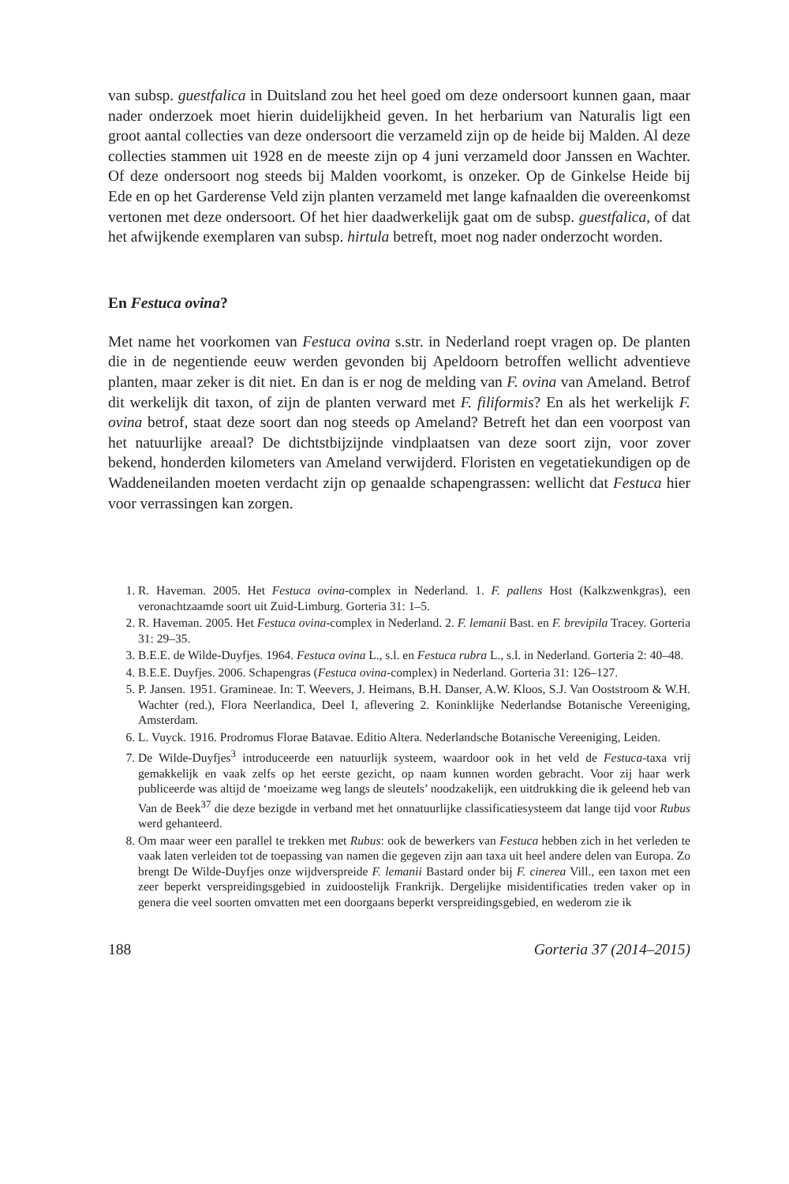van subsp. guestfalica in Duitsland zou het heel goed om deze ondersoort kunnen gaan, maar nader onderzoek moet hierin duidelijkheid geven. In het herbarium van Naturalis ligt een groot aantal collecties van deze ondersoort die verzameld zijn op de heide bij Malden. Al deze collecties stammen uit 1928 en de meeste zijn op 4 juni verzameld door Janssen en Wachter. Of deze ondersoort nog steeds bij Malden voorkomt, is onzeker. Op de Ginkelse Heide bij Ede en op het Garderense Veld zijn planten verzameld met lange kafnaalden die overeenkomst vertonen met deze ondersoort. Of het hier daadwerkelijk gaat om de subsp. guestfalica, of dat het afwijkende exemplaren van subsp. hirtula betreft, moet nog nader onderzocht worden.
En Festuca ovina?
Met name het voorkomen van Festuca ovina s.str. in Nederland roept vragen op. De planten die in de negentiende eeuw werden gevonden bij Apeldoorn betroffen wellicht adventieve planten, maar zeker is dit niet. En dan is er nog de melding van F. ovina van Ameland. Betrof dit werkelijk dit taxon, of zijn de planten verward met F. filiformis? En als het werkelijk F. ovina betrof, staat deze soort dan nog steeds op Ameland? Betreft het dan een voorpost van het natuurlijke areaal? De dichtstbijzijnde vindplaatsen van deze soort zijn, voor zover bekend, honderden kilometers van Ameland verwijderd. Floristen en vegetatiekundigen op de Waddeneilanden moeten verdacht zijn op genaalde schapengrassen: wellicht dat Festuca hier voor verrassingen kan zorgen.
1. R. Haveman. 2005. Het Festuca ovina-complex in Nederland. 1. F. pallens Host (Kalkzwenkgras), een veronachtzaamde soort uit Zuid-Limburg. Gorteria 31: 1–5.
2. R. Haveman. 2005. Het Festuca ovina-complex in Nederland. 2. F. lemanii Bast. en F. brevipila Tracey. Gorteria 31: 29–35.
3. B.E.E. de Wilde-Duyfjes. 1964. Festuca ovina L., s.l. en Festuca rubra L., s.l. in Nederland. Gorteria 2: 40–48.
4. B.E.E. Duyfjes. 2006. Schapengras (Festuca ovina-complex) in Nederland. Gorteria 31: 126–127.
5. P. Jansen. 1951. Gramineae. In: T. Weevers, J. Heimans, B.H. Danser, A.W. Kloos, S.J. Van Ooststroom & W.H. Wachter (red.), Flora Neerlandica, Deel I, aflevering 2. Koninklijke Nederlandse Botanische Vereeniging, Amsterdam.
6. L. Vuyck. 1916. Prodromus Florae Batavae. Editio Altera. Nederlandsche Botanische Vereeniging, Leiden.
7. De Wilde-Duyfjes<sup>3</sup> introduceerde een natuurlijk systeem, waardoor ook in het veld de Festuca-taxa vrij gemakkelijk en vaak zelfs op het eerste gezicht, op naam kunnen worden gebracht. Voor zij haar werk publiceerde was altijd de ‘moeizame weg langs de sleutels’ noodzakelijk, een uitdrukking die ik geleend heb van Van de Beek<sup>37</sup> die deze bezigde in verband met het onnatuurlijke classificatiesysteem dat lange tijd voor Rubus werd gehanteerd.
8. Om maar weer een parallel te trekken met Rubus: ook de bewerkers van Festuca hebben zich in het verleden te vaak laten verleiden tot de toepassing van namen die gegeven zijn aan taxa uit heel andere delen van Europa. Zo brengt De Wilde-Duyfjes onze wijdverspreide F. lemanii Bastard onder bij F. cinerea Vill., een taxon met een zeer beperkt verspreidingsgebied in zuidoostelijk Frankrijk. Dergelijke misidentificaties treden vaker op in genera die veel soorten omvatten met een doorgaans beperkt verspreidingsgebied, en wederom zie ik
188 Gorteria 37 (2014–2015)